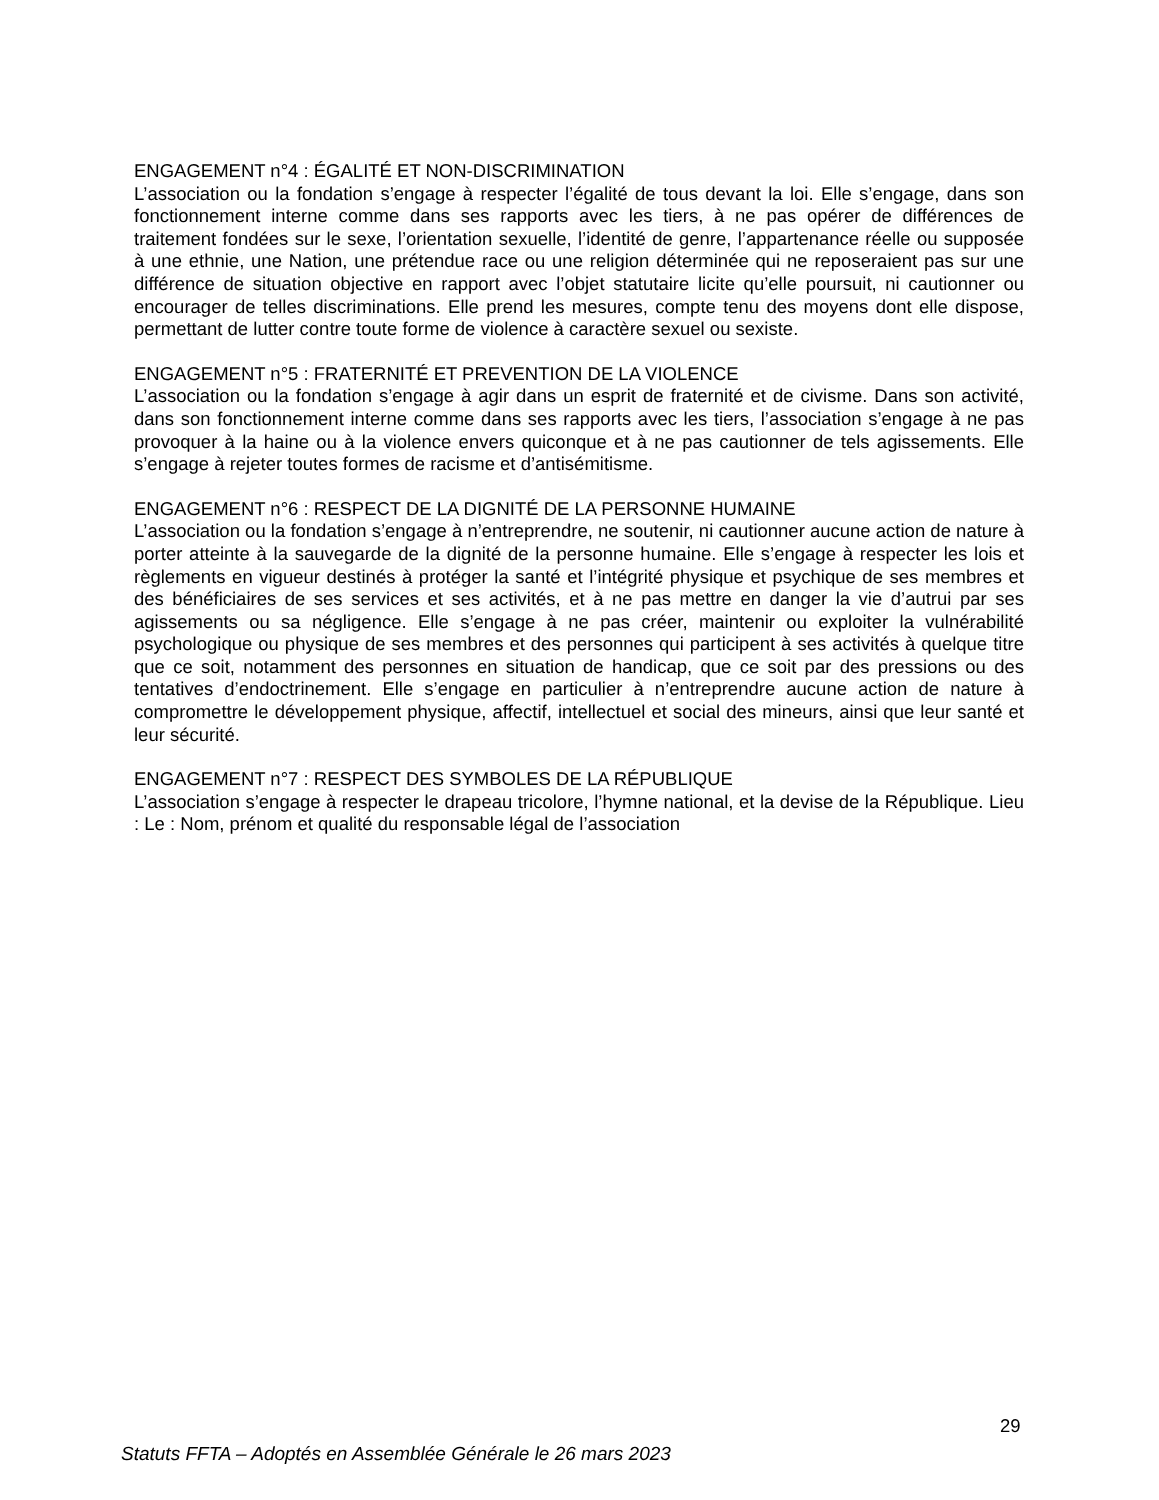ENGAGEMENT n°4 : ÉGALITÉ ET NON-DISCRIMINATION
L’association ou la fondation s’engage à respecter l’égalité de tous devant la loi. Elle s’engage, dans son fonctionnement interne comme dans ses rapports avec les tiers, à ne pas opérer de différences de traitement fondées sur le sexe, l’orientation sexuelle, l’identité de genre, l’appartenance réelle ou supposée à une ethnie, une Nation, une prétendue race ou une religion déterminée qui ne reposeraient pas sur une différence de situation objective en rapport avec l’objet statutaire licite qu’elle poursuit, ni cautionner ou encourager de telles discriminations. Elle prend les mesures, compte tenu des moyens dont elle dispose, permettant de lutter contre toute forme de violence à caractère sexuel ou sexiste.
ENGAGEMENT n°5 : FRATERNITÉ ET PREVENTION DE LA VIOLENCE
L’association ou la fondation s’engage à agir dans un esprit de fraternité et de civisme. Dans son activité, dans son fonctionnement interne comme dans ses rapports avec les tiers, l’association s’engage à ne pas provoquer à la haine ou à la violence envers quiconque et à ne pas cautionner de tels agissements. Elle s’engage à rejeter toutes formes de racisme et d’antisémitisme.
ENGAGEMENT n°6 : RESPECT DE LA DIGNITÉ DE LA PERSONNE HUMAINE
L’association ou la fondation s’engage à n’entreprendre, ne soutenir, ni cautionner aucune action de nature à porter atteinte à la sauvegarde de la dignité de la personne humaine. Elle s’engage à respecter les lois et règlements en vigueur destinés à protéger la santé et l’intégrité physique et psychique de ses membres et des bénéficiaires de ses services et ses activités, et à ne pas mettre en danger la vie d’autrui par ses agissements ou sa négligence. Elle s’engage à ne pas créer, maintenir ou exploiter la vulnérabilité psychologique ou physique de ses membres et des personnes qui participent à ses activités à quelque titre que ce soit, notamment des personnes en situation de handicap, que ce soit par des pressions ou des tentatives d’endoctrinement. Elle s’engage en particulier à n’entreprendre aucune action de nature à compromettre le développement physique, affectif, intellectuel et social des mineurs, ainsi que leur santé et leur sécurité.
ENGAGEMENT n°7 : RESPECT DES SYMBOLES DE LA RÉPUBLIQUE
L’association s’engage à respecter le drapeau tricolore, l’hymne national, et la devise de la République. Lieu : Le : Nom, prénom et qualité du responsable légal de l’association
29
Statuts FFTA – Adoptés en Assemblée Générale le 26 mars 2023